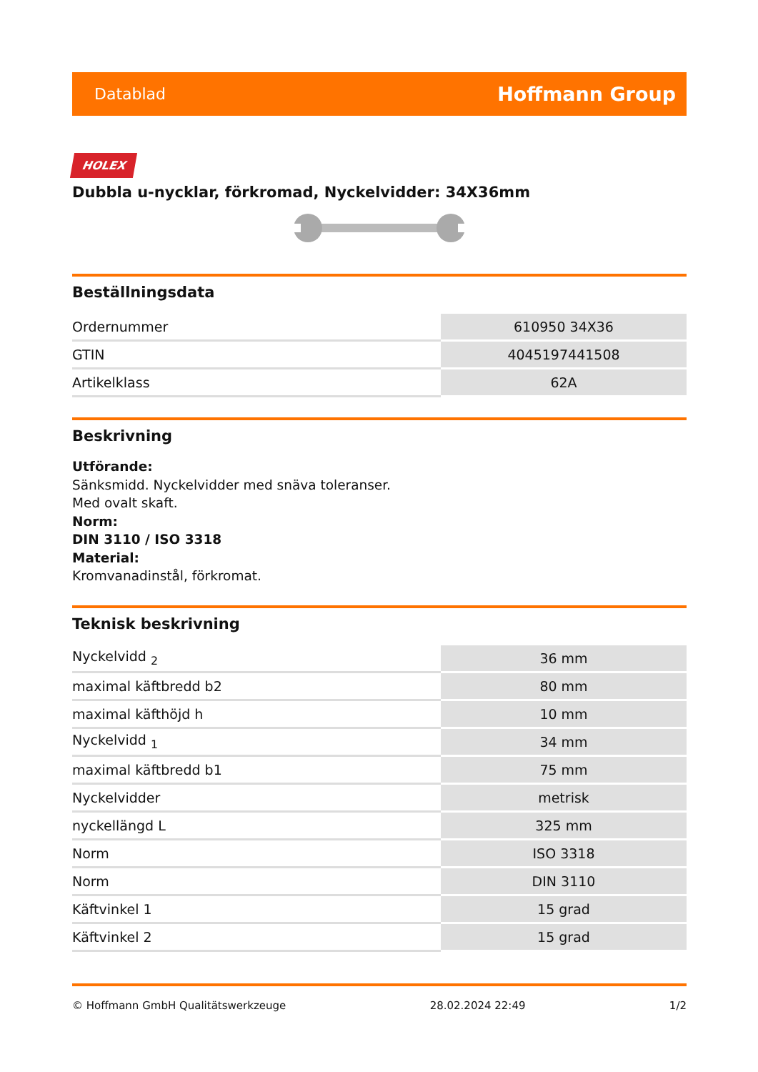Datablad Hoffmann Group
HOLEX
Dubbla u-nycklar, förkromad, Nyckelvidder: 34X36mm
Beställningsdata
| Ordernummer | 610950 34X36 |
| GTIN | 4045197441508 |
| Artikelklass | 62A |
Beskrivning
Utförande:
Sänksmidd. Nyckelvidder med snäva toleranser.
Med ovalt skaft.
Norm:
DIN 3110 / ISO 3318
Material:
Kromvanadinstål, förkromat.
Teknisk beskrivning
| Nyckelvidd <sub>2</sub> | 36 mm |
| maximal käftbredd b2 | 80 mm |
| maximal käfthöjd h | 10 mm |
| Nyckelvidd <sub>1</sub> | 34 mm |
| maximal käftbredd b1 | 75 mm |
| Nyckelvidder | metrisk |
| nyckellängd L | 325 mm |
| Norm | ISO 3318 |
| Norm | DIN 3110 |
| Käftvinkel 1 | 15 grad |
| Käftvinkel 2 | 15 grad |
© Hoffmann GmbH Qualitätswerkzeuge 28.02.2024 22:49 1/2